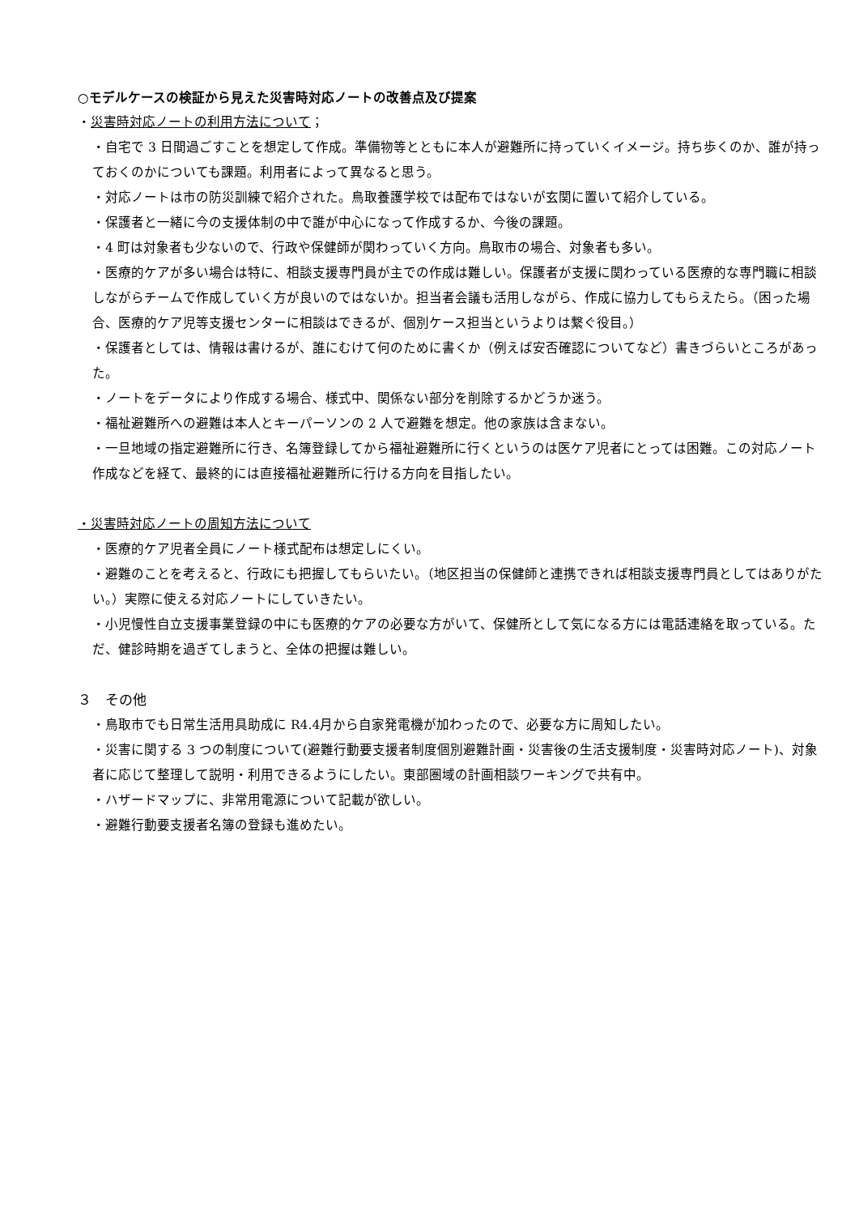○モデルケースの検証から見えた災害時対応ノートの改善点及び提案
・災害時対応ノートの利用方法について；
・自宅で 3 日間過ごすことを想定して作成。準備物等とともに本人が避難所に持っていくイメージ。持ち歩くのか、誰が持っておくのかについても課題。利用者によって異なると思う。
・対応ノートは市の防災訓練で紹介された。鳥取養護学校では配布ではないが玄関に置いて紹介している。
・保護者と一緒に今の支援体制の中で誰が中心になって作成するか、今後の課題。
・4 町は対象者も少ないので、行政や保健師が関わっていく方向。鳥取市の場合、対象者も多い。
・医療的ケアが多い場合は特に、相談支援専門員が主での作成は難しい。保護者が支援に関わっている医療的な専門職に相談しながらチームで作成していく方が良いのではないか。担当者会議も活用しながら、作成に協力してもらえたら。（困った場合、医療的ケア児等支援センターに相談はできるが、個別ケース担当というよりは繋ぐ役目。）
・保護者としては、情報は書けるが、誰にむけて何のために書くか（例えば安否確認についてなど）書きづらいところがあった。
・ノートをデータにより作成する場合、様式中、関係ない部分を削除するかどうか迷う。
・福祉避難所への避難は本人とキーパーソンの 2 人で避難を想定。他の家族は含まない。
・一旦地域の指定避難所に行き、名簿登録してから福祉避難所に行くというのは医ケア児者にとっては困難。この対応ノート作成などを経て、最終的には直接福祉避難所に行ける方向を目指したい。
・災害時対応ノートの周知方法について
・医療的ケア児者全員にノート様式配布は想定しにくい。
・避難のことを考えると、行政にも把握してもらいたい。（地区担当の保健師と連携できれば相談支援専門員としてはありがたい。）実際に使える対応ノートにしていきたい。
・小児慢性自立支援事業登録の中にも医療的ケアの必要な方がいて、保健所として気になる方には電話連絡を取っている。ただ、健診時期を過ぎてしまうと、全体の把握は難しい。
３　その他
・鳥取市でも日常生活用具助成に R4.4月から自家発電機が加わったので、必要な方に周知したい。
・災害に関する 3 つの制度について(避難行動要支援者制度個別避難計画・災害後の生活支援制度・災害時対応ノート)、対象者に応じて整理して説明・利用できるようにしたい。東部圏域の計画相談ワーキングで共有中。
・ハザードマップに、非常用電源について記載が欲しい。
・避難行動要支援者名簿の登録も進めたい。